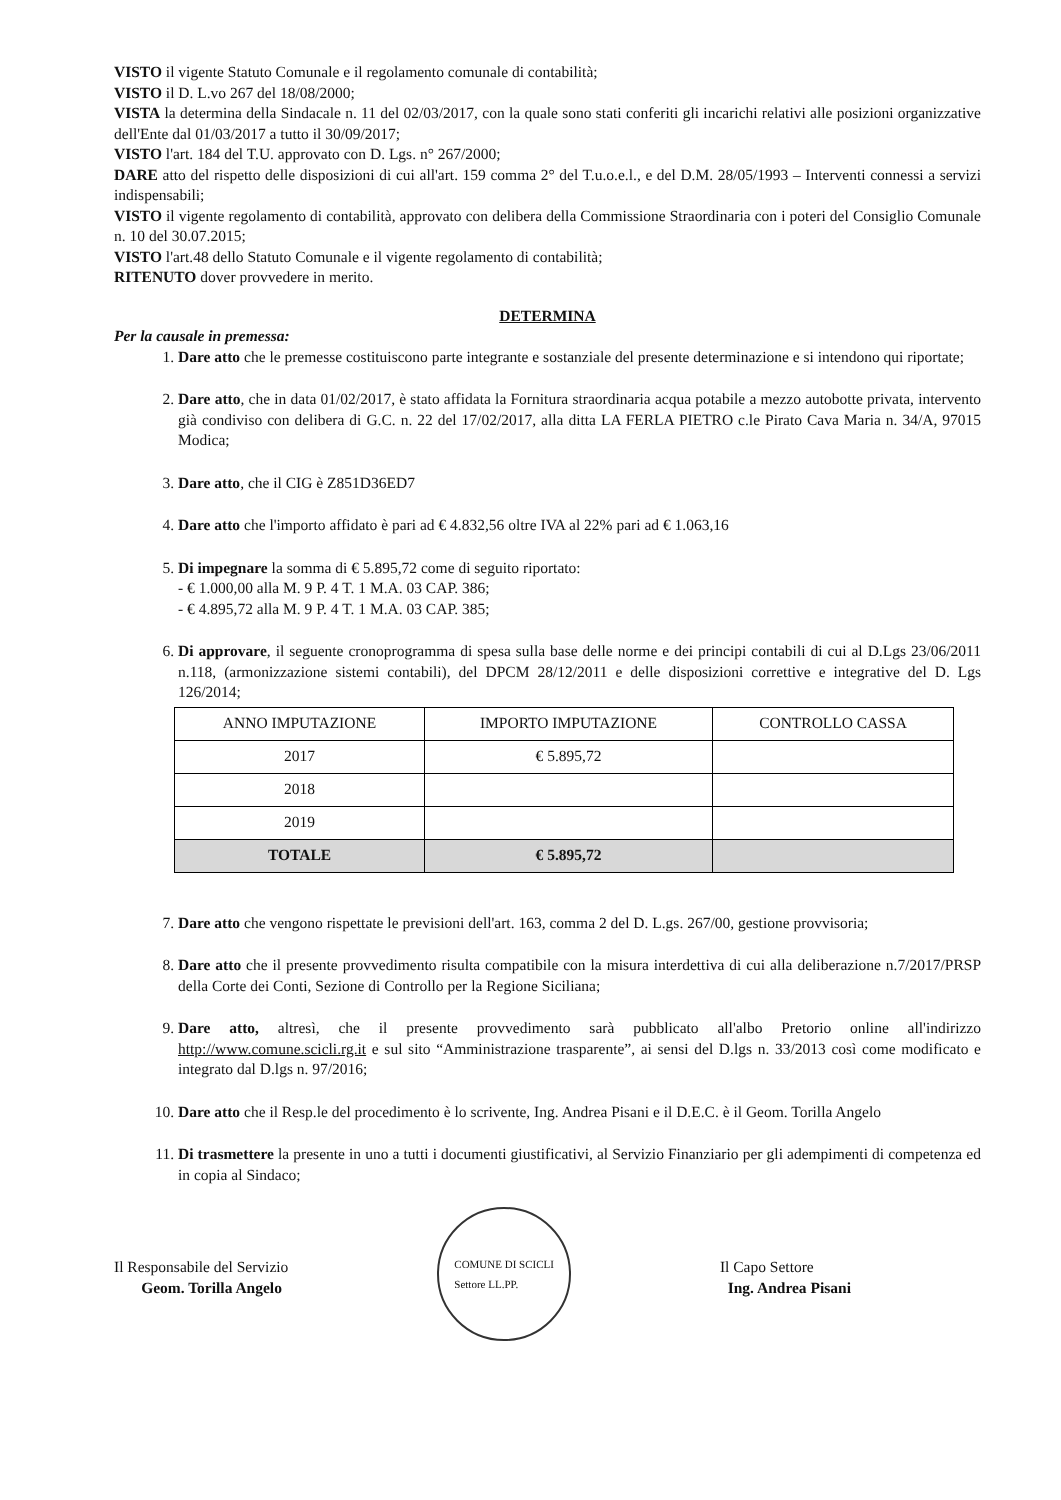VISTO il vigente Statuto Comunale e il regolamento comunale di contabilità;
VISTO il D. L.vo 267 del 18/08/2000;
VISTA la determina della Sindacale n. 11 del 02/03/2017, con la quale sono stati conferiti gli incarichi relativi alle posizioni organizzative dell'Ente dal 01/03/2017 a tutto il 30/09/2017;
VISTO l'art. 184 del T.U. approvato con D. Lgs. n° 267/2000;
DARE atto del rispetto delle disposizioni di cui all'art. 159 comma 2° del T.u.o.e.l., e del D.M. 28/05/1993 – Interventi connessi a servizi indispensabili;
VISTO il vigente regolamento di contabilità, approvato con delibera della Commissione Straordinaria con i poteri del Consiglio Comunale n. 10 del 30.07.2015;
VISTO l'art.48 dello Statuto Comunale e il vigente regolamento di contabilità;
RITENUTO dover provvedere in merito.
DETERMINA
Per la causale in premessa:
1. Dare atto che le premesse costituiscono parte integrante e sostanziale del presente determinazione e si intendono qui riportate;
2. Dare atto, che in data 01/02/2017, è stato affidata la Fornitura straordinaria acqua potabile a mezzo autobotte privata, intervento già condiviso con delibera di G.C. n. 22 del 17/02/2017, alla ditta LA FERLA PIETRO c.le Pirato Cava Maria n. 34/A, 97015 Modica;
3. Dare atto, che il CIG è Z851D36ED7
4. Dare atto che l'importo affidato è pari ad € 4.832,56 oltre IVA al 22% pari ad € 1.063,16
5. Di impegnare la somma di € 5.895,72 come di seguito riportato:
- € 1.000,00 alla M. 9 P. 4 T. 1 M.A. 03 CAP. 386;
- € 4.895,72 alla M. 9 P. 4 T. 1 M.A. 03 CAP. 385;
6. Di approvare, il seguente cronoprogramma di spesa sulla base delle norme e dei principi contabili di cui al D.Lgs 23/06/2011 n.118, (armonizzazione sistemi contabili), del DPCM 28/12/2011 e delle disposizioni correttive e integrative del D. Lgs 126/2014;
| ANNO IMPUTAZIONE | IMPORTO IMPUTAZIONE | CONTROLLO CASSA |
| --- | --- | --- |
| 2017 | € 5.895,72 | |
| 2018 | | |
| 2019 | | |
| TOTALE | € 5.895,72 | |
7. Dare atto che vengono rispettate le previsioni dell'art. 163, comma 2 del D. L.gs. 267/00, gestione provvisoria;
8. Dare atto che il presente provvedimento risulta compatibile con la misura interdettiva di cui alla deliberazione n.7/2017/PRSP della Corte dei Conti, Sezione di Controllo per la Regione Siciliana;
9. Dare atto, altresì, che il presente provvedimento sarà pubblicato all'albo Pretorio online all'indirizzo http://www.comune.scicli.rg.it e sul sito “Amministrazione trasparente”, ai sensi del D.lgs n. 33/2013 così come modificato e integrato dal D.lgs n. 97/2016;
10. Dare atto che il Resp.le del procedimento è lo scrivente, Ing. Andrea Pisani e il D.E.C. è il Geom. Torilla Angelo
11. Di trasmettere la presente in uno a tutti i documenti giustificativi, al Servizio Finanziario per gli adempimenti di competenza ed in copia al Sindaco;
Il Responsabile del Servizio
Geom. Torilla Angelo
COMUNE DI SCICLI
Settore LL.PP.
Il Capo Settore
Ing. Andrea Pisani